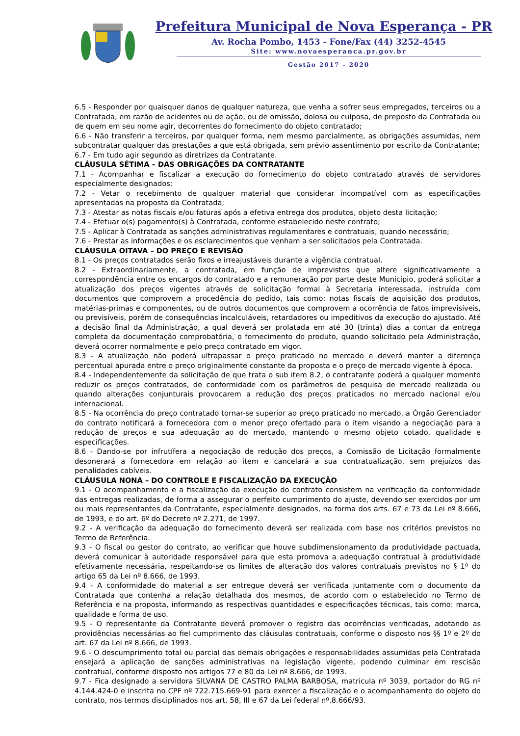Prefeitura Municipal de Nova Esperança - PR
Av. Rocha Pombo, 1453 - Fone/Fax (44) 3252-4545
Site: www.novaesperanca.pr.gov.br
Gestão 2017 - 2020
6.5 - Responder por quaisquer danos de qualquer natureza, que venha a sofrer seus empregados, terceiros ou a Contratada, em razão de acidentes ou de ação, ou de omissão, dolosa ou culposa, de preposto da Contratada ou de quem em seu nome agir, decorrentes do fornecimento do objeto contratado;
6.6 - Não transferir a terceiros, por qualquer forma, nem mesmo parcialmente, as obrigações assumidas, nem subcontratar qualquer das prestações a que está obrigada, sem prévio assentimento por escrito da Contratante;
6.7 - Em tudo agir segundo as diretrizes da Contratante.
CLÁUSULA SÉTIMA – DAS OBRIGAÇÕES DA CONTRATANTE
7.1 - Acompanhar e fiscalizar a execução do fornecimento do objeto contratado através de servidores especialmente designados;
7.2 - Vetar o recebimento de qualquer material que considerar incompatível com as especificações apresentadas na proposta da Contratada;
7.3 - Atestar as notas fiscais e/ou faturas após a efetiva entrega dos produtos, objeto desta licitação;
7.4 - Efetuar o(s) pagamento(s) à Contratada, conforme estabelecido neste contrato;
7.5 - Aplicar à Contratada as sanções administrativas regulamentares e contratuais, quando necessário;
7.6 - Prestar as informações e os esclarecimentos que venham a ser solicitados pela Contratada.
CLÁUSULA OITAVA – DO PREÇO E REVISÃO
8.1 - Os preços contratados serão fixos e irreajustáveis durante a vigência contratual.
8.2 - Extraordinariamente, a contratada, em função de imprevistos que altere significativamente a correspondência entre os encargos do contratado e a remuneração por parte deste Município, poderá solicitar a atualização dos preços vigentes através de solicitação formal à Secretaria interessada, instruída com documentos que comprovem a procedência do pedido, tais como: notas fiscais de aquisição dos produtos, matérias-primas e componentes, ou de outros documentos que comprovem a ocorrência de fatos imprevisíveis, ou previsíveis, porém de consequências incalculáveis, retardadores ou impeditivos da execução do ajustado. Até a decisão final da Administração, a qual deverá ser prolatada em até 30 (trinta) dias a contar da entrega completa da documentação comprobatória, o fornecimento do produto, quando solicitado pela Administração, deverá ocorrer normalmente e pelo preço contratado em vigor.
8.3 - A atualização não poderá ultrapassar o preço praticado no mercado e deverá manter a diferença percentual apurada entre o preço originalmente constante da proposta e o preço de mercado vigente à época.
8.4 - Independentemente da solicitação de que trata o sub item 8.2, o contratante poderá a qualquer momento reduzir os preços contratados, de conformidade com os parâmetros de pesquisa de mercado realizada ou quando alterações conjunturais provocarem a redução dos preços praticados no mercado nacional e/ou internacional.
8.5 - Na ocorrência do preço contratado tornar-se superior ao preço praticado no mercado, a Órgão Gerenciador do contrato notificará a fornecedora com o menor preço ofertado para o item visando a negociação para a redução de preços e sua adequação ao do mercado, mantendo o mesmo objeto cotado, qualidade e especificações.
8.6 - Dando-se por infrutífera a negociação de redução dos preços, a Comissão de Licitação formalmente desonerará a fornecedora em relação ao item e cancelará a sua contratualização, sem prejuízos das penalidades cabíveis.
CLÁUSULA NONA – DO CONTROLE E FISCALIZAÇÃO DA EXECUÇÃO
9.1 - O acompanhamento e a fiscalização da execução do contrato consistem na verificação da conformidade das entregas realizadas, de forma a assegurar o perfeito cumprimento do ajuste, devendo ser exercidos por um ou mais representantes da Contratante, especialmente designados, na forma dos arts. 67 e 73 da Lei nº 8.666, de 1993, e do art. 6º do Decreto nº 2.271, de 1997.
9.2 - A verificação da adequação do fornecimento deverá ser realizada com base nos critérios previstos no Termo de Referência.
9.3 - O fiscal ou gestor do contrato, ao verificar que houve subdimensionamento da produtividade pactuada, deverá comunicar à autoridade responsável para que esta promova a adequação contratual à produtividade efetivamente necessária, respeitando-se os limites de alteração dos valores contratuais previstos no § 1º do artigo 65 da Lei nº 8.666, de 1993.
9.4 - A conformidade do material a ser entregue deverá ser verificada juntamente com o documento da Contratada que contenha a relação detalhada dos mesmos, de acordo com o estabelecido no Termo de Referência e na proposta, informando as respectivas quantidades e especificações técnicas, tais como: marca, qualidade e forma de uso.
9.5 - O representante da Contratante deverá promover o registro das ocorrências verificadas, adotando as providências necessárias ao fiel cumprimento das cláusulas contratuais, conforme o disposto nos §§ 1º e 2º do art. 67 da Lei nº 8.666, de 1993.
9.6 - O descumprimento total ou parcial das demais obrigações e responsabilidades assumidas pela Contratada ensejará a aplicação de sanções administrativas na legislação vigente, podendo culminar em rescisão contratual, conforme disposto nos artigos 77 e 80 da Lei nº 8.666, de 1993.
9.7 - Fica designado a servidora SILVANA DE CASTRO PALMA BARBOSA, matricula nº 3039, portador do RG nº 4.144.424-0 e inscrita no CPF nº 722.715.669-91 para exercer a fiscalização e o acompanhamento do objeto do contrato, nos termos disciplinados nos art. 58, III e 67 da Lei federal nº.8.666/93.